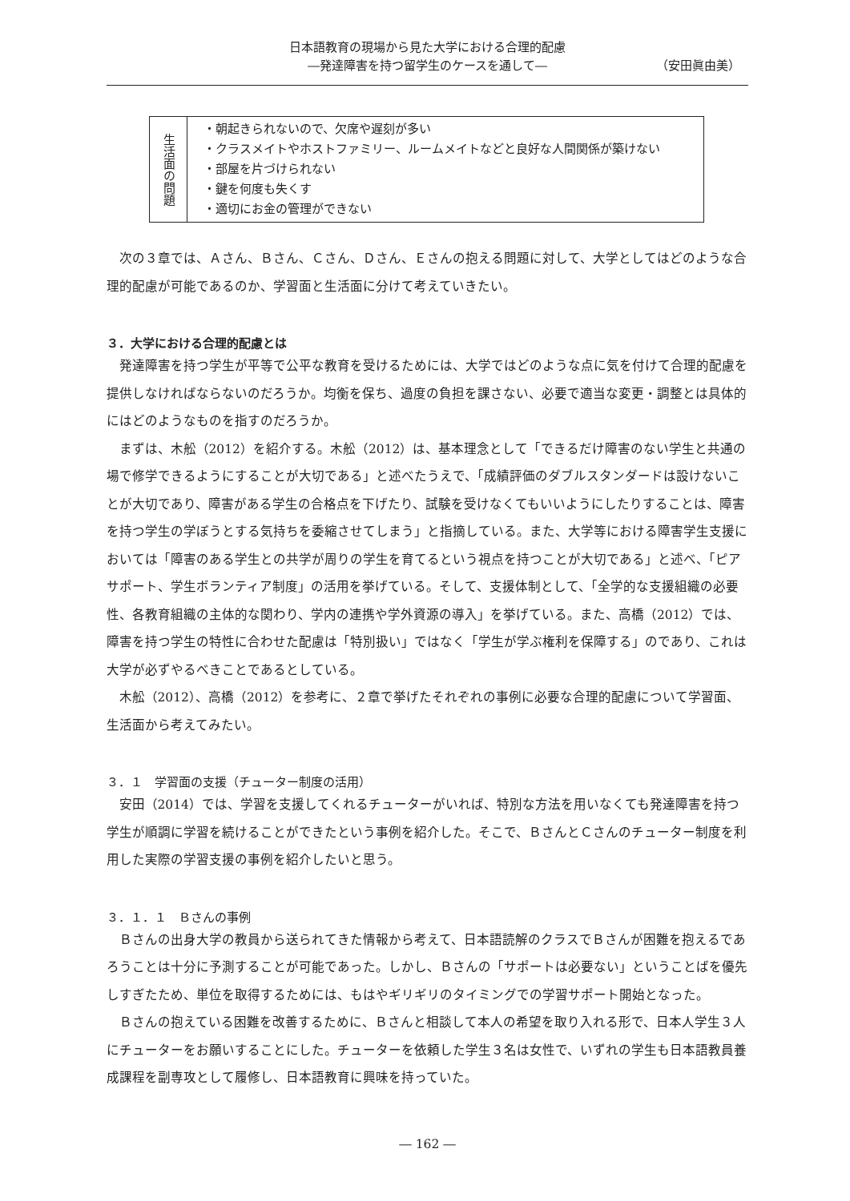日本語教育の現場から見た大学における合理的配慮
―発達障害を持つ留学生のケースを通して― （安田眞由美）
| 生活面の問題 | ・朝起きられないので、欠席や遅刻が多い ・クラスメイトやホストファミリー、ルームメイトなどと良好な人間関係が築けない ・部屋を片づけられない ・鍵を何度も失くす ・適切にお金の管理ができない |
次の３章では、Ａさん、Ｂさん、Ｃさん、Ｄさん、Ｅさんの抱える問題に対して、大学としてはどのような合理的配慮が可能であるのか、学習面と生活面に分けて考えていきたい。
３．大学における合理的配慮とは
発達障害を持つ学生が平等で公平な教育を受けるためには、大学ではどのような点に気を付けて合理的配慮を提供しなければならないのだろうか。均衡を保ち、過度の負担を課さない、必要で適当な変更・調整とは具体的にはどのようなものを指すのだろうか。
まずは、木舩（2012）を紹介する。木舩（2012）は、基本理念として「できるだけ障害のない学生と共通の場で修学できるようにすることが大切である」と述べたうえで、「成績評価のダブルスタンダードは設けないことが大切であり、障害がある学生の合格点を下げたり、試験を受けなくてもいいようにしたりすることは、障害を持つ学生の学ぼうとする気持ちを委縮させてしまう」と指摘している。また、大学等における障害学生支援においては「障害のある学生との共学が周りの学生を育てるという視点を持つことが大切である」と述べ、「ピアサポート、学生ボランティア制度」の活用を挙げている。そして、支援体制として、「全学的な支援組織の必要性、各教育組織の主体的な関わり、学内の連携や学外資源の導入」を挙げている。また、高橋（2012）では、障害を持つ学生の特性に合わせた配慮は「特別扱い」ではなく「学生が学ぶ権利を保障する」のであり、これは大学が必ずやるべきことであるとしている。
木舩（2012）、高橋（2012）を参考に、２章で挙げたそれぞれの事例に必要な合理的配慮について学習面、生活面から考えてみたい。
３．１　学習面の支援（チューター制度の活用）
安田（2014）では、学習を支援してくれるチューターがいれば、特別な方法を用いなくても発達障害を持つ学生が順調に学習を続けることができたという事例を紹介した。そこで、ＢさんとＣさんのチューター制度を利用した実際の学習支援の事例を紹介したいと思う。
３．１．１　Ｂさんの事例
Ｂさんの出身大学の教員から送られてきた情報から考えて、日本語読解のクラスでＢさんが困難を抱えるであろうことは十分に予測することが可能であった。しかし、Ｂさんの「サポートは必要ない」ということばを優先しすぎたため、単位を取得するためには、もはやギリギリのタイミングでの学習サポート開始となった。
Ｂさんの抱えている困難を改善するために、Ｂさんと相談して本人の希望を取り入れる形で、日本人学生３人にチューターをお願いすることにした。チューターを依頼した学生３名は女性で、いずれの学生も日本語教員養成課程を副専攻として履修し、日本語教育に興味を持っていた。
― 162 ―